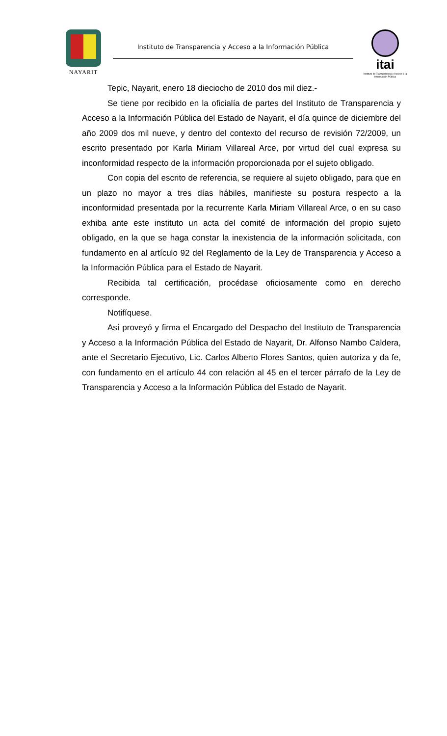NAYARIT
Instituto de Transparencia y Acceso a la Información Pública
itai
Instituto de Transparencia y Acceso a la Información Pública
Tepic, Nayarit, enero 18 dieciocho de 2010 dos mil diez.-
Se tiene por recibido en la oficialía de partes del Instituto de Transparencia y Acceso a la Información Pública del Estado de Nayarit, el día quince de diciembre del año 2009 dos mil nueve, y dentro del contexto del recurso de revisión 72/2009, un escrito presentado por Karla Miriam Villareal Arce, por virtud del cual expresa su inconformidad respecto de la información proporcionada por el sujeto obligado.
Con copia del escrito de referencia, se requiere al sujeto obligado, para que en un plazo no mayor a tres días hábiles, manifieste su postura respecto a la inconformidad presentada por la recurrente Karla Miriam Villareal Arce, o en su caso exhiba ante este instituto un acta del comité de información del propio sujeto obligado, en la que se haga constar la inexistencia de la información solicitada, con fundamento en al artículo 92 del Reglamento de la Ley de Transparencia y Acceso a la Información Pública para el Estado de Nayarit.
Recibida tal certificación, procédase oficiosamente como en derecho corresponde.
Notifíquese.
Así proveyó y firma el Encargado del Despacho del Instituto de Transparencia y Acceso a la Información Pública del Estado de Nayarit, Dr. Alfonso Nambo Caldera, ante el Secretario Ejecutivo, Lic. Carlos Alberto Flores Santos, quien autoriza y da fe, con fundamento en el artículo 44 con relación al 45 en el tercer párrafo de la Ley de Transparencia y Acceso a la Información Pública del Estado de Nayarit.